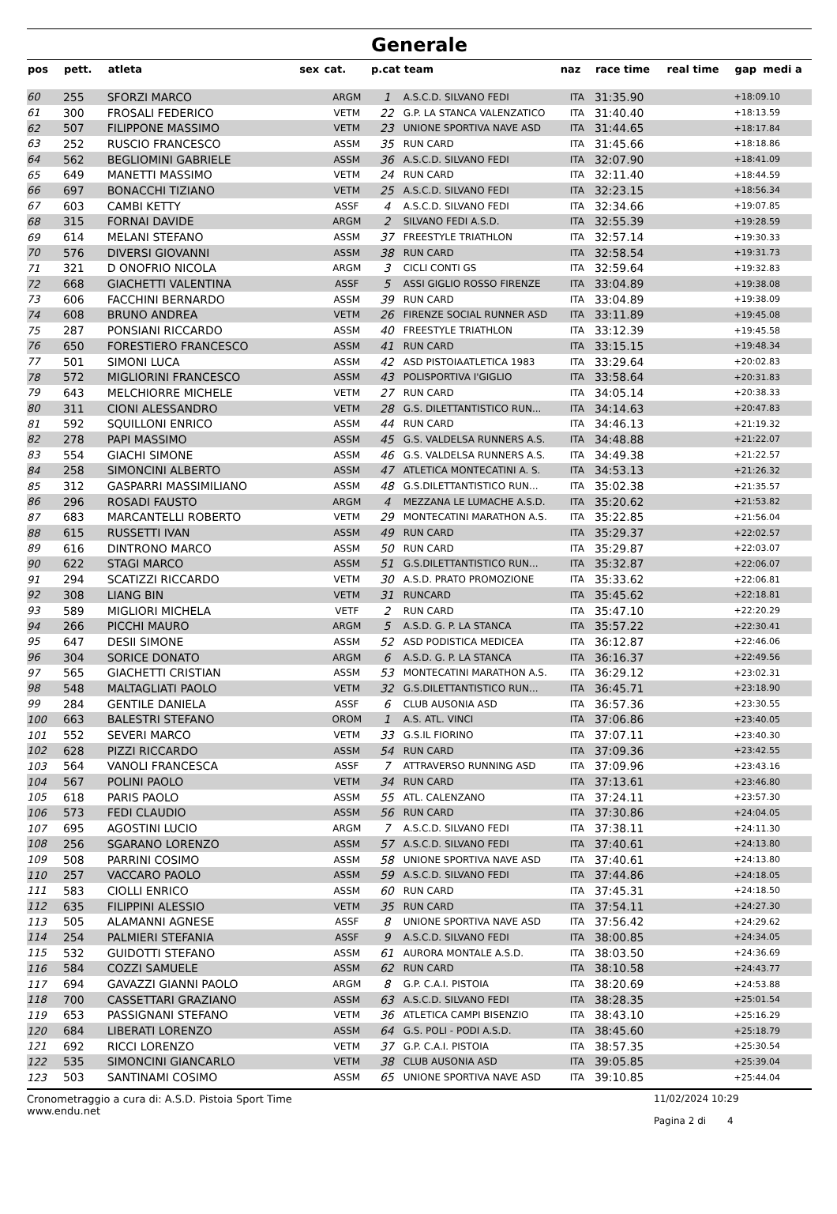Generale
| pos | pett. | atleta | sex | cat. | p.cat | team | naz | race time | real time | gap | medi a |
| --- | --- | --- | --- | --- | --- | --- | --- | --- | --- | --- | --- |
| 60 | 255 | SFORZI MARCO | | ARGM | 1 | A.S.C.D. SILVANO FEDI | ITA | 31:35.90 | | +18:09.10 | |
| 61 | 300 | FROSALI FEDERICO | | VETM | 22 | G.P. LA STANCA VALENZATICO | ITA | 31:40.40 | | +18:13.59 | |
| 62 | 507 | FILIPPONE MASSIMO | | VETM | 23 | UNIONE SPORTIVA NAVE ASD | ITA | 31:44.65 | | +18:17.84 | |
| 63 | 252 | RUSCIO FRANCESCO | | ASSM | 35 | RUN CARD | ITA | 31:45.66 | | +18:18.86 | |
| 64 | 562 | BEGLIOMINI GABRIELE | | ASSM | 36 | A.S.C.D. SILVANO FEDI | ITA | 32:07.90 | | +18:41.09 | |
| 65 | 649 | MANETTI MASSIMO | | VETM | 24 | RUN CARD | ITA | 32:11.40 | | +18:44.59 | |
| 66 | 697 | BONACCHI TIZIANO | | VETM | 25 | A.S.C.D. SILVANO FEDI | ITA | 32:23.15 | | +18:56.34 | |
| 67 | 603 | CAMBI KETTY | | ASSF | 4 | A.S.C.D. SILVANO FEDI | ITA | 32:34.66 | | +19:07.85 | |
| 68 | 315 | FORNAI DAVIDE | | ARGM | 2 | SILVANO FEDI A.S.D. | ITA | 32:55.39 | | +19:28.59 | |
| 69 | 614 | MELANI STEFANO | | ASSM | 37 | FREESTYLE TRIATHLON | ITA | 32:57.14 | | +19:30.33 | |
| 70 | 576 | DIVERSI GIOVANNI | | ASSM | 38 | RUN CARD | ITA | 32:58.54 | | +19:31.73 | |
| 71 | 321 | D ONOFRIO NICOLA | | ARGM | 3 | CICLI CONTI GS | ITA | 32:59.64 | | +19:32.83 | |
| 72 | 668 | GIACHETTI VALENTINA | | ASSF | 5 | ASSI GIGLIO ROSSO FIRENZE | ITA | 33:04.89 | | +19:38.08 | |
| 73 | 606 | FACCHINI BERNARDO | | ASSM | 39 | RUN CARD | ITA | 33:04.89 | | +19:38.09 | |
| 74 | 608 | BRUNO ANDREA | | VETM | 26 | FIRENZE SOCIAL RUNNER ASD | ITA | 33:11.89 | | +19:45.08 | |
| 75 | 287 | PONSIANI RICCARDO | | ASSM | 40 | FREESTYLE TRIATHLON | ITA | 33:12.39 | | +19:45.58 | |
| 76 | 650 | FORESTIERO FRANCESCO | | ASSM | 41 | RUN CARD | ITA | 33:15.15 | | +19:48.34 | |
| 77 | 501 | SIMONI LUCA | | ASSM | 42 | ASD PISTOIAATLETICA 1983 | ITA | 33:29.64 | | +20:02.83 | |
| 78 | 572 | MIGLIORINI FRANCESCO | | ASSM | 43 | POLISPORTIVA I'GIGLIO | ITA | 33:58.64 | | +20:31.83 | |
| 79 | 643 | MELCHIORRE MICHELE | | VETM | 27 | RUN CARD | ITA | 34:05.14 | | +20:38.33 | |
| 80 | 311 | CIONI ALESSANDRO | | VETM | 28 | G.S. DILETTANTISTICO RUN... | ITA | 34:14.63 | | +20:47.83 | |
| 81 | 592 | SQUILLONI ENRICO | | ASSM | 44 | RUN CARD | ITA | 34:46.13 | | +21:19.32 | |
| 82 | 278 | PAPI MASSIMO | | ASSM | 45 | G.S. VALDELSA RUNNERS A.S. | ITA | 34:48.88 | | +21:22.07 | |
| 83 | 554 | GIACHI SIMONE | | ASSM | 46 | G.S. VALDELSA RUNNERS A.S. | ITA | 34:49.38 | | +21:22.57 | |
| 84 | 258 | SIMONCINI ALBERTO | | ASSM | 47 | ATLETICA MONTECATINI A. S. | ITA | 34:53.13 | | +21:26.32 | |
| 85 | 312 | GASPARRI MASSIMILIANO | | ASSM | 48 | G.S.DILETTANTISTICO RUN... | ITA | 35:02.38 | | +21:35.57 | |
| 86 | 296 | ROSADI FAUSTO | | ARGM | 4 | MEZZANA LE LUMACHE A.S.D. | ITA | 35:20.62 | | +21:53.82 | |
| 87 | 683 | MARCANTELLI ROBERTO | | VETM | 29 | MONTECATINI MARATHON A.S. | ITA | 35:22.85 | | +21:56.04 | |
| 88 | 615 | RUSSETTI IVAN | | ASSM | 49 | RUN CARD | ITA | 35:29.37 | | +22:02.57 | |
| 89 | 616 | DINTRONO MARCO | | ASSM | 50 | RUN CARD | ITA | 35:29.87 | | +22:03.07 | |
| 90 | 622 | STAGI MARCO | | ASSM | 51 | G.S.DILETTANTISTICO RUN... | ITA | 35:32.87 | | +22:06.07 | |
| 91 | 294 | SCATIZZI RICCARDO | | VETM | 30 | A.S.D. PRATO PROMOZIONE | ITA | 35:33.62 | | +22:06.81 | |
| 92 | 308 | LIANG BIN | | VETM | 31 | RUNCARD | ITA | 35:45.62 | | +22:18.81 | |
| 93 | 589 | MIGLIORI MICHELA | | VETF | 2 | RUN CARD | ITA | 35:47.10 | | +22:20.29 | |
| 94 | 266 | PICCHI MAURO | | ARGM | 5 | A.S.D. G. P. LA STANCA | ITA | 35:57.22 | | +22:30.41 | |
| 95 | 647 | DESII SIMONE | | ASSM | 52 | ASD PODISTICA MEDICEA | ITA | 36:12.87 | | +22:46.06 | |
| 96 | 304 | SORICE DONATO | | ARGM | 6 | A.S.D. G. P. LA STANCA | ITA | 36:16.37 | | +22:49.56 | |
| 97 | 565 | GIACHETTI CRISTIAN | | ASSM | 53 | MONTECATINI MARATHON A.S. | ITA | 36:29.12 | | +23:02.31 | |
| 98 | 548 | MALTAGLIATI PAOLO | | VETM | 32 | G.S.DILETTANTISTICO RUN... | ITA | 36:45.71 | | +23:18.90 | |
| 99 | 284 | GENTILE DANIELA | | ASSF | 6 | CLUB AUSONIA ASD | ITA | 36:57.36 | | +23:30.55 | |
| 100 | 663 | BALESTRI STEFANO | | OROM | 1 | A.S. ATL. VINCI | ITA | 37:06.86 | | +23:40.05 | |
| 101 | 552 | SEVERI MARCO | | VETM | 33 | G.S.IL FIORINO | ITA | 37:07.11 | | +23:40.30 | |
| 102 | 628 | PIZZI RICCARDO | | ASSM | 54 | RUN CARD | ITA | 37:09.36 | | +23:42.55 | |
| 103 | 564 | VANOLI FRANCESCA | | ASSF | 7 | ATTRAVERSO RUNNING ASD | ITA | 37:09.96 | | +23:43.16 | |
| 104 | 567 | POLINI PAOLO | | VETM | 34 | RUN CARD | ITA | 37:13.61 | | +23:46.80 | |
| 105 | 618 | PARIS PAOLO | | ASSM | 55 | ATL. CALENZANO | ITA | 37:24.11 | | +23:57.30 | |
| 106 | 573 | FEDI CLAUDIO | | ASSM | 56 | RUN CARD | ITA | 37:30.86 | | +24:04.05 | |
| 107 | 695 | AGOSTINI LUCIO | | ARGM | 7 | A.S.C.D. SILVANO FEDI | ITA | 37:38.11 | | +24:11.30 | |
| 108 | 256 | SGARANO LORENZO | | ASSM | 57 | A.S.C.D. SILVANO FEDI | ITA | 37:40.61 | | +24:13.80 | |
| 109 | 508 | PARRINI COSIMO | | ASSM | 58 | UNIONE SPORTIVA NAVE ASD | ITA | 37:40.61 | | +24:13.80 | |
| 110 | 257 | VACCARO PAOLO | | ASSM | 59 | A.S.C.D. SILVANO FEDI | ITA | 37:44.86 | | +24:18.05 | |
| 111 | 583 | CIOLLI ENRICO | | ASSM | 60 | RUN CARD | ITA | 37:45.31 | | +24:18.50 | |
| 112 | 635 | FILIPPINI ALESSIO | | VETM | 35 | RUN CARD | ITA | 37:54.11 | | +24:27.30 | |
| 113 | 505 | ALAMANNI AGNESE | | ASSF | 8 | UNIONE SPORTIVA NAVE ASD | ITA | 37:56.42 | | +24:29.62 | |
| 114 | 254 | PALMIERI STEFANIA | | ASSF | 9 | A.S.C.D. SILVANO FEDI | ITA | 38:00.85 | | +24:34.05 | |
| 115 | 532 | GUIDOTTI STEFANO | | ASSM | 61 | AURORA MONTALE A.S.D. | ITA | 38:03.50 | | +24:36.69 | |
| 116 | 584 | COZZI SAMUELE | | ASSM | 62 | RUN CARD | ITA | 38:10.58 | | +24:43.77 | |
| 117 | 694 | GAVAZZI GIANNI PAOLO | | ARGM | 8 | G.P. C.A.I. PISTOIA | ITA | 38:20.69 | | +24:53.88 | |
| 118 | 700 | CASSETTARI GRAZIANO | | ASSM | 63 | A.S.C.D. SILVANO FEDI | ITA | 38:28.35 | | +25:01.54 | |
| 119 | 653 | PASSIGNANI STEFANO | | VETM | 36 | ATLETICA CAMPI BISENZIO | ITA | 38:43.10 | | +25:16.29 | |
| 120 | 684 | LIBERATI LORENZO | | ASSM | 64 | G.S. POLI - PODI A.S.D. | ITA | 38:45.60 | | +25:18.79 | |
| 121 | 692 | RICCI LORENZO | | VETM | 37 | G.P. C.A.I. PISTOIA | ITA | 38:57.35 | | +25:30.54 | |
| 122 | 535 | SIMONCINI GIANCARLO | | VETM | 38 | CLUB AUSONIA ASD | ITA | 39:05.85 | | +25:39.04 | |
| 123 | 503 | SANTINAMI COSIMO | | ASSM | 65 | UNIONE SPORTIVA NAVE ASD | ITA | 39:10.85 | | +25:44.04 | |
Cronometraggio a cura di: A.S.D. Pistoia Sport Time
www.endu.net
11/02/2024 10:29
Pagina 2 di 4